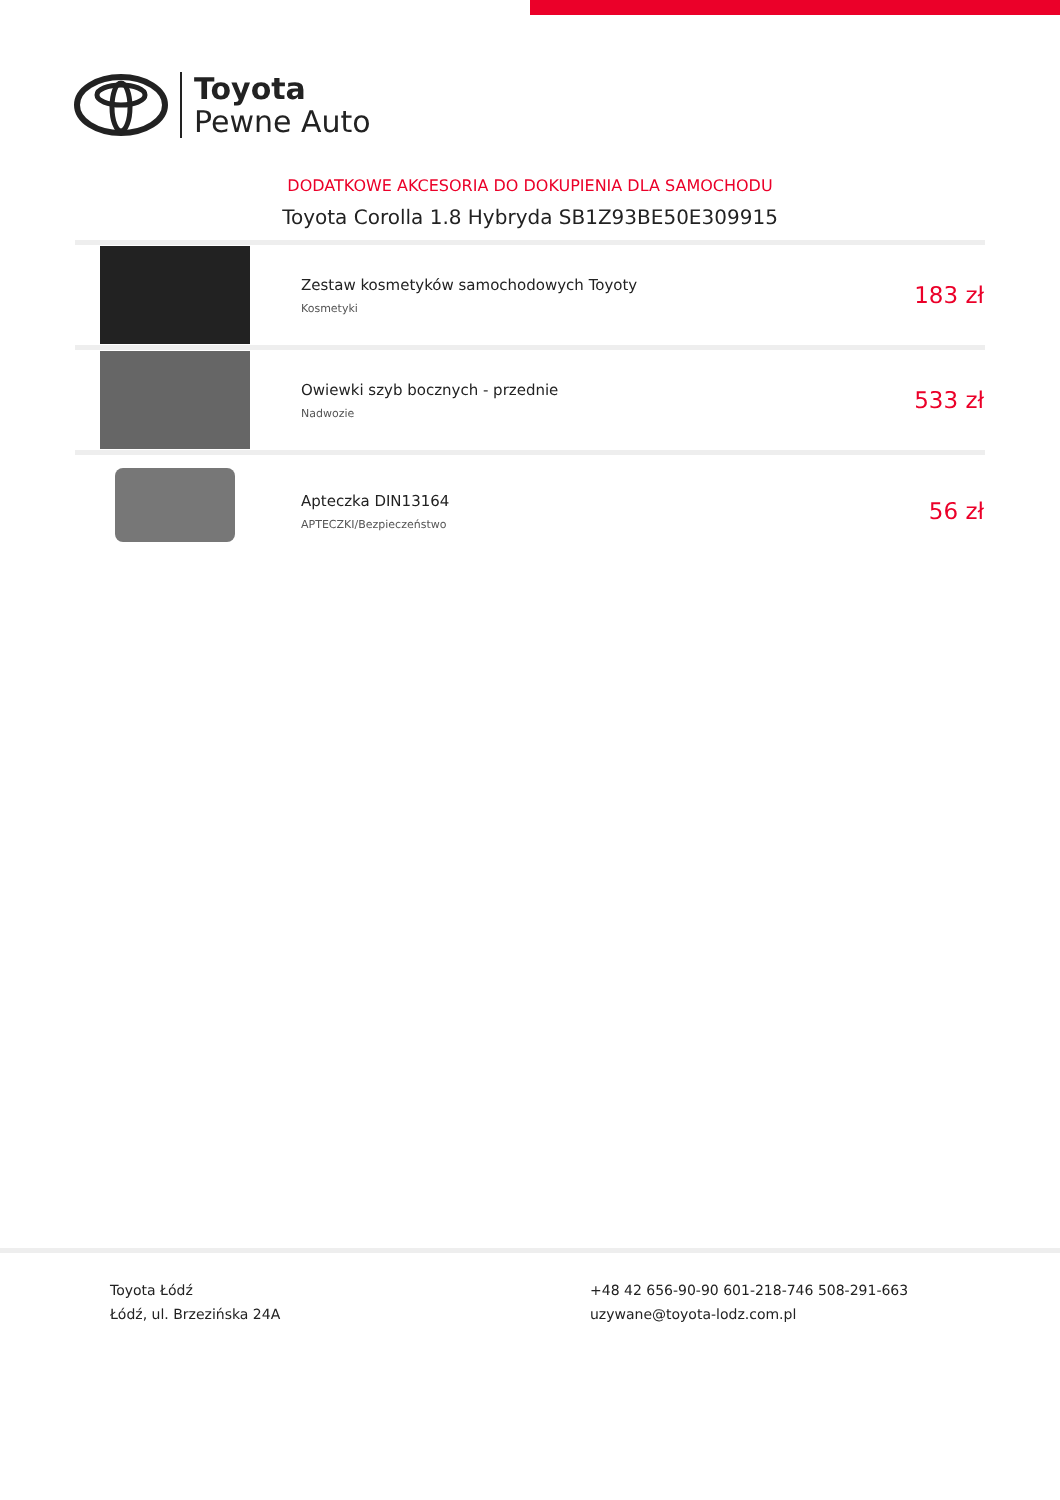Toyota
Pewne Auto
DODATKOWE AKCESORIA DO DOKUPIENIA DLA SAMOCHODU
Toyota Corolla 1.8 Hybryda SB1Z93BE50E309915
| | Zestaw kosmetyków samochodowych Toyoty Kosmetyki | 183 zł |
| | Owiewki szyb bocznych - przednie Nadwozie | 533 zł |
| | Apteczka DIN13164 APTECZKI/Bezpieczeństwo | 56 zł |
Toyota Łódź
Łódź, ul. Brzezińska 24A
+48 42 656-90-90 601-218-746 508-291-663
uzywane@toyota-lodz.com.pl